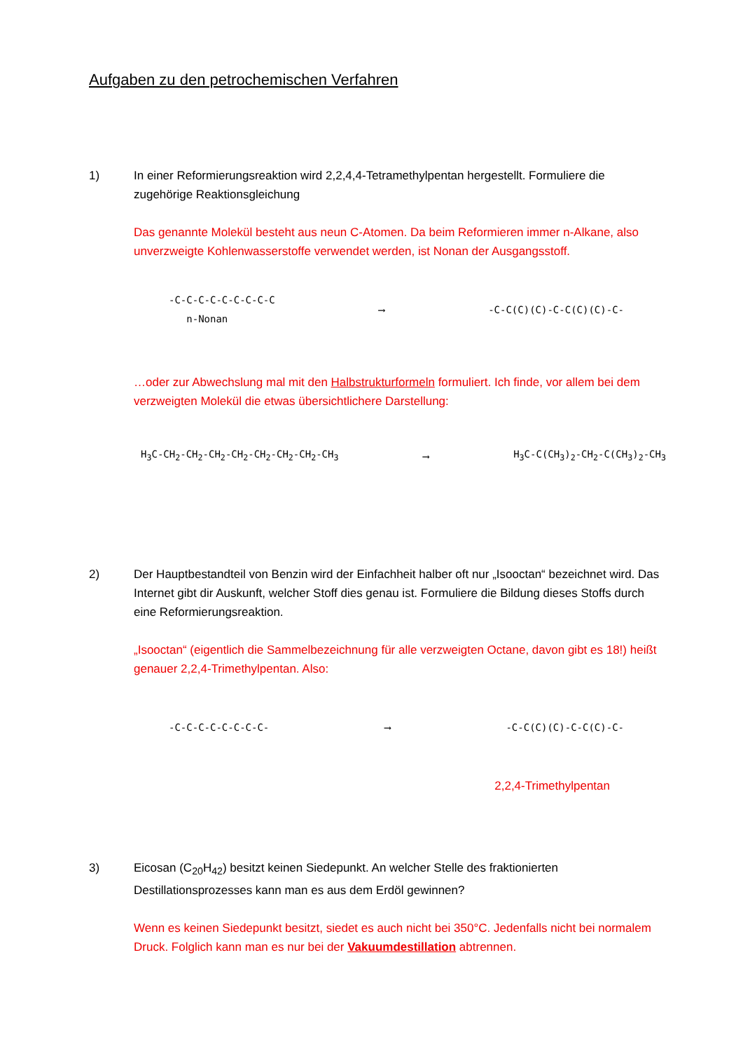Aufgaben zu den petrochemischen Verfahren
1) In einer Reformierungsreaktion wird 2,2,4,4-Tetramethylpentan hergestellt. Formuliere die zugehörige Reaktionsgleichung
Das genannte Molekül besteht aus neun C-Atomen. Da beim Reformieren immer n-Alkane, also unverzweigte Kohlenwasserstoffe verwendet werden, ist Nonan der Ausgangsstoff.
-C-C-C-C-C-C-C-C-C
n-Nonan
⟶ -C-C(C)(C)-C-C(C)(C)-C-
…oder zur Abwechslung mal mit den Halbstrukturformeln formuliert. Ich finde, vor allem bei dem verzweigten Molekül die etwas übersichtlichere Darstellung:
H<sub>3</sub>C-CH<sub>2</sub>-CH<sub>2</sub>-CH<sub>2</sub>-CH<sub>2</sub>-CH<sub>2</sub>-CH<sub>2</sub>-CH<sub>2</sub>-CH<sub>3</sub>
⟶ H<sub>3</sub>C-C(CH<sub>3</sub>)<sub>2</sub>-CH<sub>2</sub>-C(CH<sub>3</sub>)<sub>2</sub>-CH<sub>3</sub>
2) Der Hauptbestandteil von Benzin wird der Einfachheit halber oft nur „Isooctan“ bezeichnet wird. Das Internet gibt dir Auskunft, welcher Stoff dies genau ist. Formuliere die Bildung dieses Stoffs durch eine Reformierungsreaktion.
„Isooctan“ (eigentlich die Sammelbezeichnung für alle verzweigten Octane, davon gibt es 18!) heißt genauer 2,2,4-Trimethylpentan. Also:
-C-C-C-C-C-C-C-C- ⟶ -C-C(C)(C)-C-C(C)-C-
2,2,4-Trimethylpentan
3) Eicosan (C<sub>20</sub>H<sub>42</sub>) besitzt keinen Siedepunkt. An welcher Stelle des fraktionierten Destillationsprozesses kann man es aus dem Erdöl gewinnen?
Wenn es keinen Siedepunkt besitzt, siedet es auch nicht bei 350°C. Jedenfalls nicht bei normalem Druck. Folglich kann man es nur bei der Vakuumdestillation abtrennen.